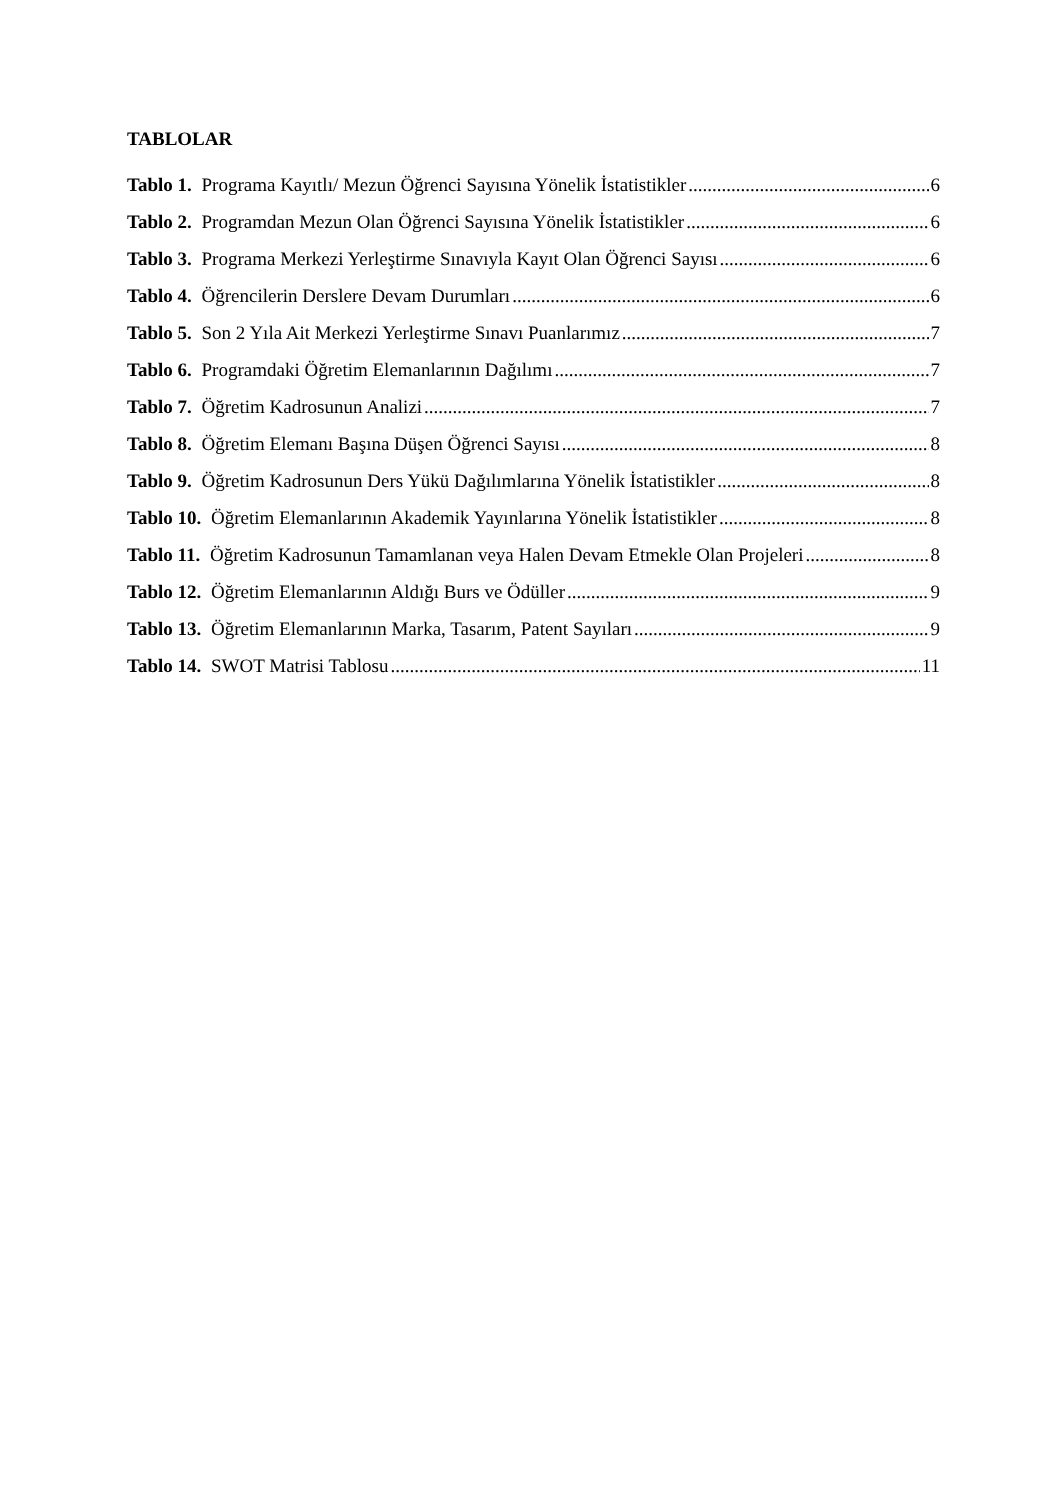TABLOLAR
Tablo 1. Programa Kayıtlı/ Mezun Öğrenci Sayısına Yönelik İstatistikler 6
Tablo 2. Programdan Mezun Olan Öğrenci Sayısına Yönelik İstatistikler 6
Tablo 3. Programa Merkezi Yerleştirme Sınavıyla Kayıt Olan Öğrenci Sayısı 6
Tablo 4. Öğrencilerin Derslere Devam Durumları 6
Tablo 5. Son 2 Yıla Ait Merkezi Yerleştirme Sınavı Puanlarımız 7
Tablo 6. Programdaki Öğretim Elemanlarının Dağılımı 7
Tablo 7. Öğretim Kadrosunun Analizi 7
Tablo 8. Öğretim Elemanı Başına Düşen Öğrenci Sayısı 8
Tablo 9. Öğretim Kadrosunun Ders Yükü Dağılımlarına Yönelik İstatistikler 8
Tablo 10. Öğretim Elemanlarının Akademik Yayınlarına Yönelik İstatistikler 8
Tablo 11. Öğretim Kadrosunun Tamamlanan veya Halen Devam Etmekle Olan Projeleri 8
Tablo 12. Öğretim Elemanlarının Aldığı Burs ve Ödüller 9
Tablo 13. Öğretim Elemanlarının Marka, Tasarım, Patent Sayıları 9
Tablo 14. SWOT Matrisi Tablosu 11